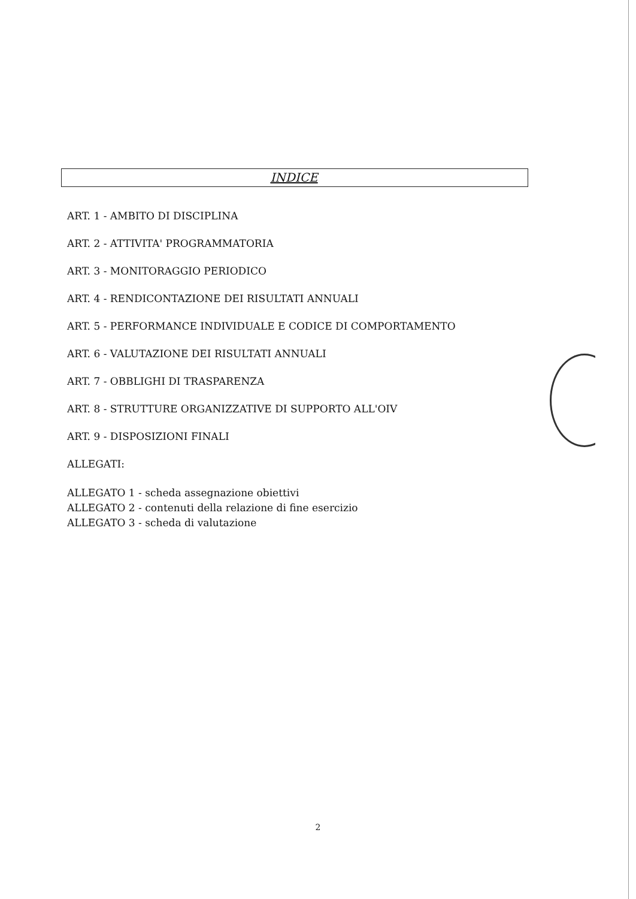INDICE
ART. 1 - AMBITO DI DISCIPLINA
ART. 2 - ATTIVITA' PROGRAMMATORIA
ART. 3 - MONITORAGGIO PERIODICO
ART. 4 - RENDICONTAZIONE DEI RISULTATI ANNUALI
ART. 5 - PERFORMANCE INDIVIDUALE E CODICE DI COMPORTAMENTO
ART. 6 - VALUTAZIONE DEI RISULTATI ANNUALI
ART. 7 - OBBLIGHI DI TRASPARENZA
ART. 8 - STRUTTURE ORGANIZZATIVE DI SUPPORTO ALL'OIV
ART. 9 - DISPOSIZIONI FINALI
ALLEGATI:
ALLEGATO 1 - scheda assegnazione obiettivi
ALLEGATO 2 - contenuti della relazione di fine esercizio
ALLEGATO 3 - scheda di valutazione
2